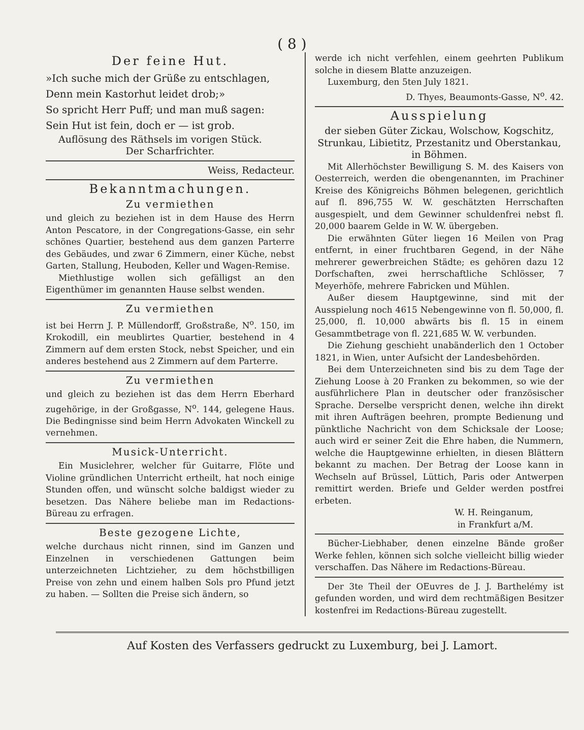( 8 )
Der feine Hut.
»Ich suche mich der Grüße zu entschlagen,
Denn mein Kastorhut leidet drob;»
So spricht Herr Puff; und man muß sagen:
Sein Hut ist fein, doch er — ist grob.
Auflösung des Räthsels im vorigen Stück.
Der Scharfrichter.
Weiss, Redacteur.
Bekanntmachungen.
Zu vermiethen
und gleich zu beziehen ist in dem Hause des Herrn Anton Pescatore, in der Congregations-Gasse, ein sehr schönes Quartier, bestehend aus dem ganzen Parterre des Gebäudes, und zwar 6 Zimmern, einer Küche, nebst Garten, Stallung, Heuboden, Keller und Wagen-Remise.
Miethlustige wollen sich gefälligst an den Eigenthümer im genannten Hause selbst wenden.
Zu vermiethen
ist bei Herrn J. P. Müllendorff, Großstraße, N<sup>o</sup>. 150, im Krokodill, ein meublirtes Quartier, bestehend in 4 Zimmern auf dem ersten Stock, nebst Speicher, und ein anderes bestehend aus 2 Zimmern auf dem Parterre.
Zu vermiethen
und gleich zu beziehen ist das dem Herrn Eberhard zugehörige, in der Großgasse, N<sup>o</sup>. 144, gelegene Haus. Die Bedingnisse sind beim Herrn Advokaten Winckell zu vernehmen.
Musick-Unterricht.
Ein Musiclehrer, welcher für Guitarre, Flöte und Violine gründlichen Unterricht ertheilt, hat noch einige Stunden offen, und wünscht solche baldigst wieder zu besetzen. Das Nähere beliebe man im Redactions-Büreau zu erfragen.
Beste gezogene Lichte,
welche durchaus nicht rinnen, sind im Ganzen und Einzelnen in verschiedenen Gattungen beim unterzeichneten Lichtzieher, zu dem höchstbilligen Preise von zehn und einem halben Sols pro Pfund jetzt zu haben. — Sollten die Preise sich ändern, so
werde ich nicht verfehlen, einem geehrten Publikum solche in diesem Blatte anzuzeigen.
Luxemburg, den 5ten July 1821.
D. Thyes, Beaumonts-Gasse, N<sup>o</sup>. 42.
Ausspielung
der sieben Güter Zickau, Wolschow, Kogschitz, Strunkau, Libietitz, Przestanitz und Oberstankau, in Böhmen.
Mit Allerhöchster Bewilligung S. M. des Kaisers von Oesterreich, werden die obengenannten, im Prachiner Kreise des Königreichs Böhmen belegenen, gerichtlich auf fl. 896,755 W. W. geschätzten Herrschaften ausgespielt, und dem Gewinner schuldenfrei nebst fl. 20,000 baarem Gelde in W. W. übergeben.
Die erwähnten Güter liegen 16 Meilen von Prag entfernt, in einer fruchtbaren Gegend, in der Nähe mehrerer gewerbreichen Städte; es gehören dazu 12 Dorfschaften, zwei herrschaftliche Schlösser, 7 Meyerhöfe, mehrere Fabricken und Mühlen.
Außer diesem Hauptgewinne, sind mit der Ausspielung noch 4615 Nebengewinne von fl. 50,000, fl. 25,000, fl. 10,000 abwärts bis fl. 15 in einem Gesammtbetrage von fl. 221,685 W. W. verbunden.
Die Ziehung geschieht unabänderlich den 1 October 1821, in Wien, unter Aufsicht der Landesbehörden.
Bei dem Unterzeichneten sind bis zu dem Tage der Ziehung Loose à 20 Franken zu bekommen, so wie der ausführlichere Plan in deutscher oder französischer Sprache. Derselbe verspricht denen, welche ihn direkt mit ihren Aufträgen beehren, prompte Bedienung und pünktliche Nachricht von dem Schicksale der Loose; auch wird er seiner Zeit die Ehre haben, die Nummern, welche die Hauptgewinne erhielten, in diesen Blättern bekannt zu machen. Der Betrag der Loose kann in Wechseln auf Brüssel, Lüttich, Paris oder Antwerpen remittirt werden. Briefe und Gelder werden postfrei erbeten.
W. H. Reinganum,
in Frankfurt a/M.
Bücher-Liebhaber, denen einzelne Bände großer Werke fehlen, können sich solche vielleicht billig wieder verschaffen. Das Nähere im Redactions-Büreau.
Der 3te Theil der OEuvres de J. J. Barthelémy ist gefunden worden, und wird dem rechtmäßigen Besitzer kostenfrei im Redactions-Büreau zugestellt.
Auf Kosten des Verfassers gedruckt zu Luxemburg, bei J. Lamort.